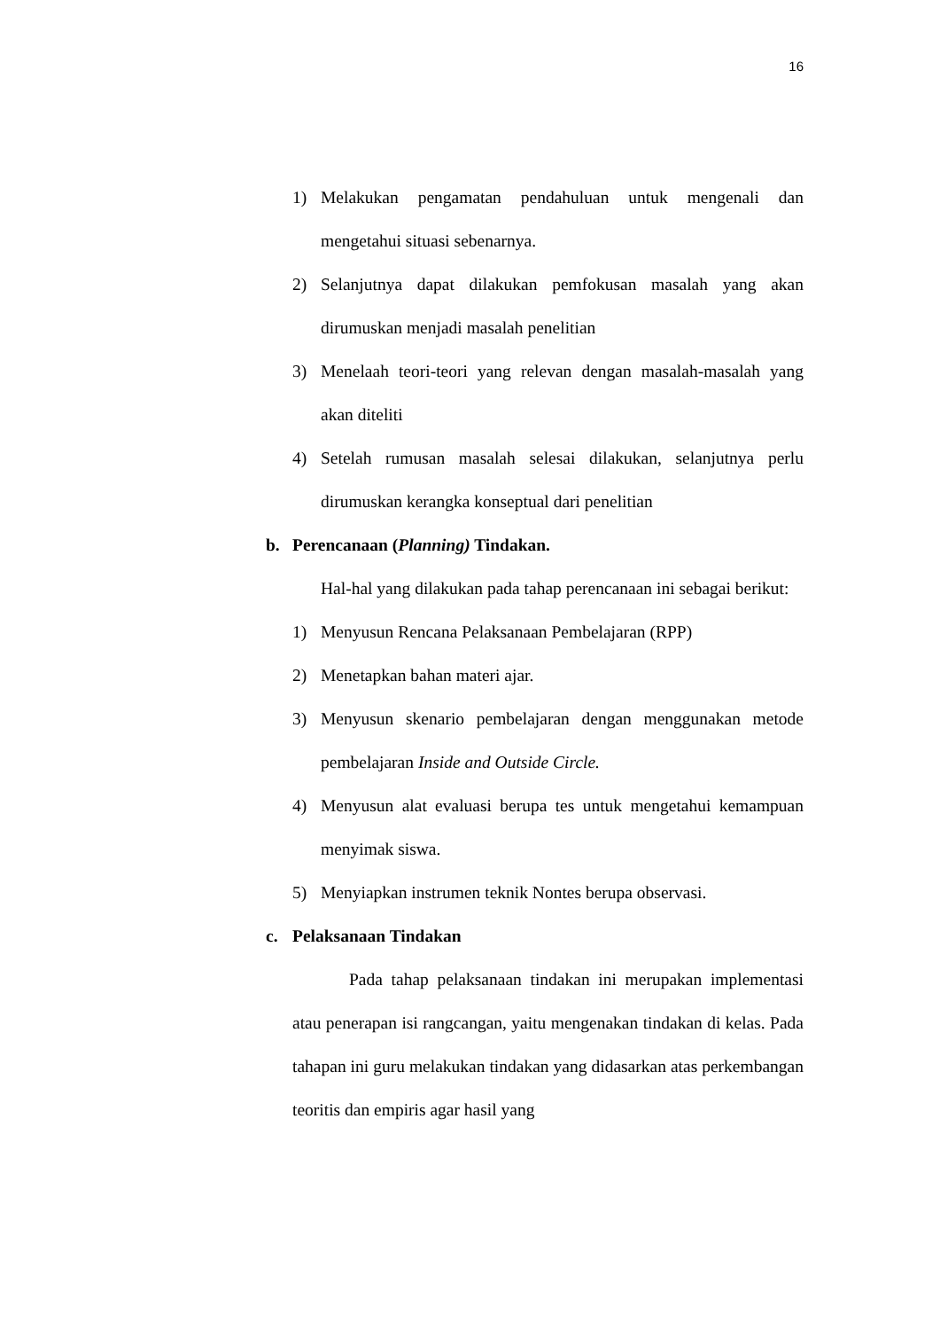16
1) Melakukan pengamatan pendahuluan untuk mengenali dan mengetahui situasi sebenarnya.
2) Selanjutnya dapat dilakukan pemfokusan masalah yang akan dirumuskan menjadi masalah penelitian
3) Menelaah teori-teori yang relevan dengan masalah-masalah yang akan diteliti
4) Setelah rumusan masalah selesai dilakukan, selanjutnya perlu dirumuskan kerangka konseptual dari penelitian
b. Perencanaan (Planning) Tindakan.
Hal-hal yang dilakukan pada tahap perencanaan ini sebagai berikut:
1) Menyusun Rencana Pelaksanaan Pembelajaran (RPP)
2) Menetapkan bahan materi ajar.
3) Menyusun skenario pembelajaran dengan menggunakan metode pembelajaran Inside and Outside Circle.
4) Menyusun alat evaluasi berupa tes untuk mengetahui kemampuan menyimak siswa.
5) Menyiapkan instrumen teknik Nontes berupa observasi.
c. Pelaksanaan Tindakan
Pada tahap pelaksanaan tindakan ini merupakan implementasi atau penerapan isi rangcangan, yaitu mengenakan tindakan di kelas. Pada tahapan ini guru melakukan tindakan yang didasarkan atas perkembangan teoritis dan empiris agar hasil yang